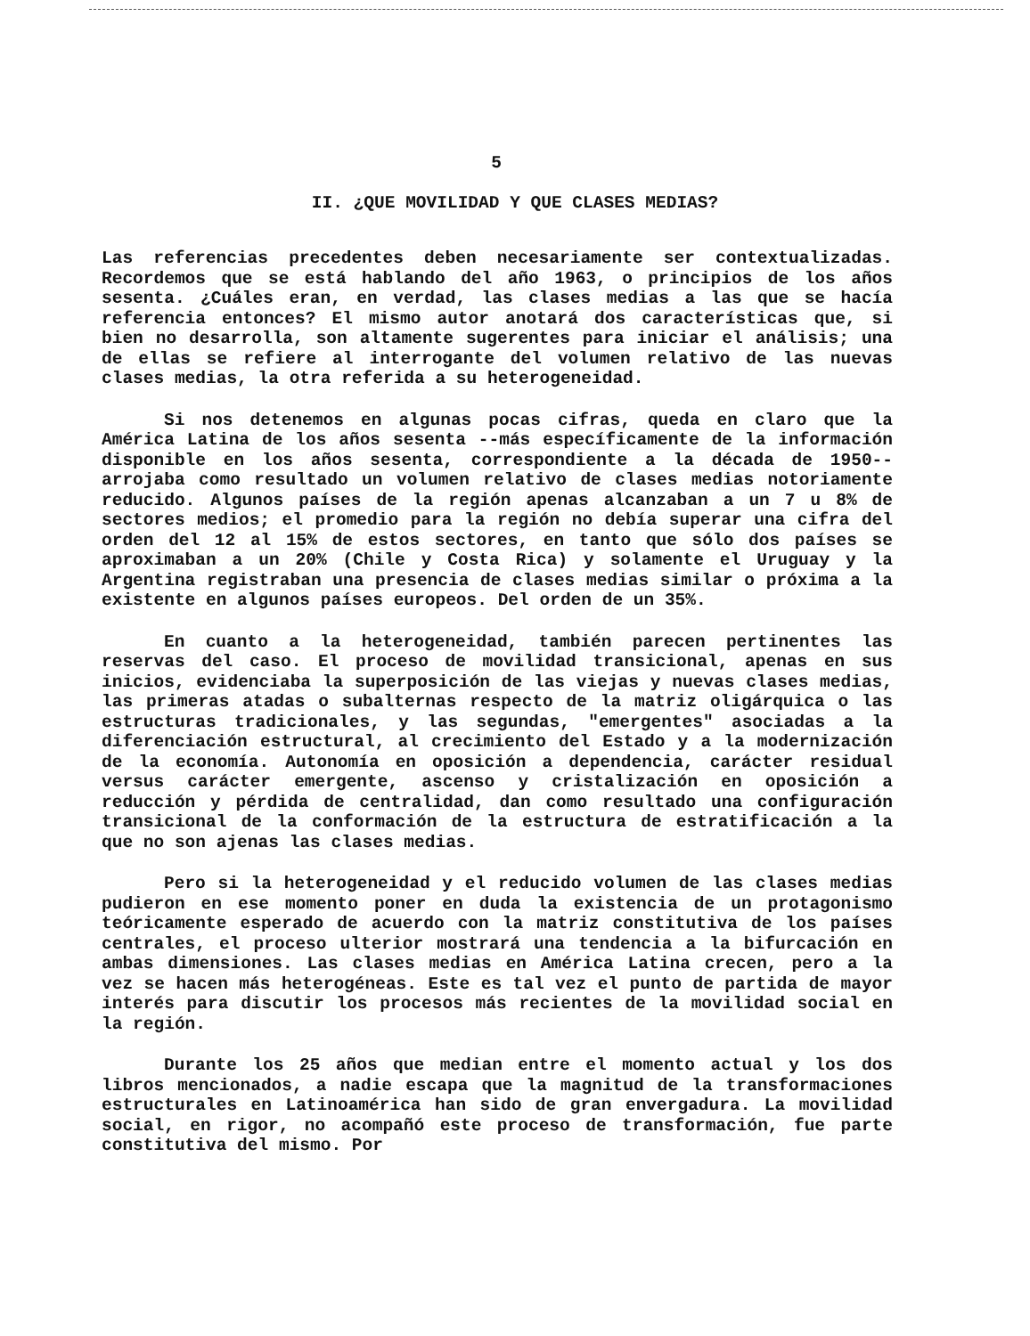5
II. ¿QUE MOVILIDAD Y QUE CLASES MEDIAS?
Las referencias precedentes deben necesariamente ser contextualizadas. Recordemos que se está hablando del año 1963, o principios de los años sesenta. ¿Cuáles eran, en verdad, las clases medias a las que se hacía referencia entonces? El mismo autor anotará dos características que, si bien no desarrolla, son altamente sugerentes para iniciar el análisis; una de ellas se refiere al interrogante del volumen relativo de las nuevas clases medias, la otra referida a su heterogeneidad.
Si nos detenemos en algunas pocas cifras, queda en claro que la América Latina de los años sesenta --más específicamente de la información disponible en los años sesenta, correspondiente a la década de 1950-- arrojaba como resultado un volumen relativo de clases medias notoriamente reducido. Algunos países de la región apenas alcanzaban a un 7 u 8% de sectores medios; el promedio para la región no debía superar una cifra del orden del 12 al 15% de estos sectores, en tanto que sólo dos países se aproximaban a un 20% (Chile y Costa Rica) y solamente el Uruguay y la Argentina registraban una presencia de clases medias similar o próxima a la existente en algunos países europeos. Del orden de un 35%.
En cuanto a la heterogeneidad, también parecen pertinentes las reservas del caso. El proceso de movilidad transicional, apenas en sus inicios, evidenciaba la superposición de las viejas y nuevas clases medias, las primeras atadas o subalternas respecto de la matriz oligárquica o las estructuras tradicionales, y las segundas, "emergentes" asociadas a la diferenciación estructural, al crecimiento del Estado y a la modernización de la economía. Autonomía en oposición a dependencia, carácter residual versus carácter emergente, ascenso y cristalización en oposición a reducción y pérdida de centralidad, dan como resultado una configuración transicional de la conformación de la estructura de estratificación a la que no son ajenas las clases medias.
Pero si la heterogeneidad y el reducido volumen de las clases medias pudieron en ese momento poner en duda la existencia de un protagonismo teóricamente esperado de acuerdo con la matriz constitutiva de los países centrales, el proceso ulterior mostrará una tendencia a la bifurcación en ambas dimensiones. Las clases medias en América Latina crecen, pero a la vez se hacen más heterogéneas. Este es tal vez el punto de partida de mayor interés para discutir los procesos más recientes de la movilidad social en la región.
Durante los 25 años que median entre el momento actual y los dos libros mencionados, a nadie escapa que la magnitud de la transformaciones estructurales en Latinoamérica han sido de gran envergadura. La movilidad social, en rigor, no acompañó este proceso de transformación, fue parte constitutiva del mismo. Por